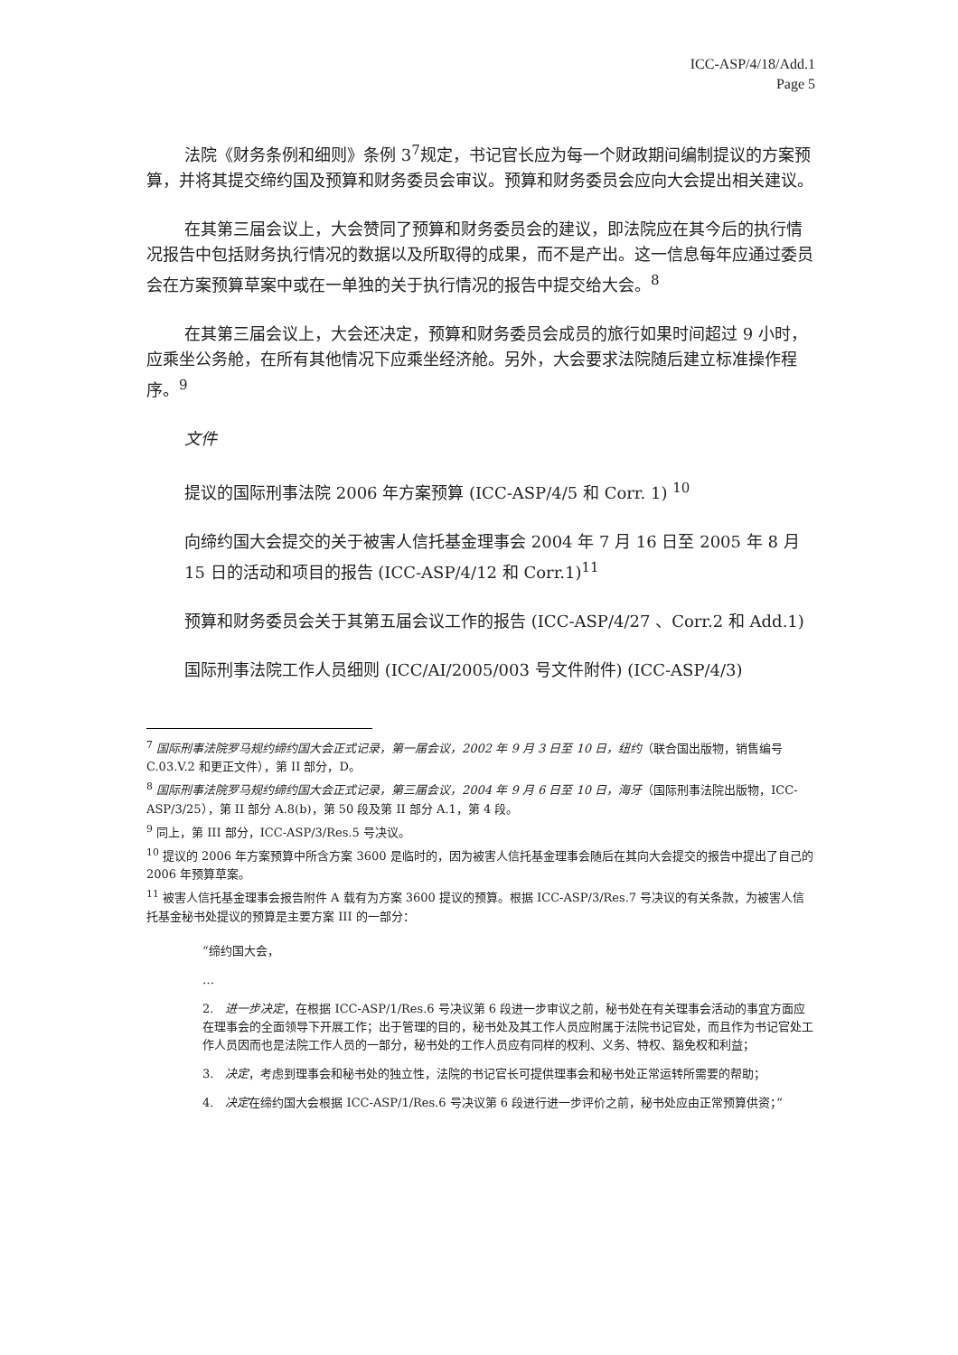ICC-ASP/4/18/Add.1
Page 5
法院《财务条例和细则》条例 3<sup>7</sup>规定，书记官长应为每一个财政期间编制提议的方案预算，并将其提交缔约国及预算和财务委员会审议。预算和财务委员会应向大会提出相关建议。
在其第三届会议上，大会赞同了预算和财务委员会的建议，即法院应在其今后的执行情况报告中包括财务执行情况的数据以及所取得的成果，而不是产出。这一信息每年应通过委员会在方案预算草案中或在一单独的关于执行情况的报告中提交给大会。<sup>8</sup>
在其第三届会议上，大会还决定，预算和财务委员会成员的旅行如果时间超过 9 小时，应乘坐公务舱，在所有其他情况下应乘坐经济舱。另外，大会要求法院随后建立标准操作程序。<sup>9</sup>
文件
提议的国际刑事法院 2006 年方案预算 (ICC-ASP/4/5 和 Corr. 1) <sup>10</sup>
向缔约国大会提交的关于被害人信托基金理事会 2004 年 7 月 16 日至 2005 年 8 月 15 日的活动和项目的报告 (ICC-ASP/4/12 和 Corr.1)<sup>11</sup>
预算和财务委员会关于其第五届会议工作的报告 (ICC-ASP/4/27 、Corr.2 和 Add.1)
国际刑事法院工作人员细则 (ICC/AI/2005/003 号文件附件) (ICC-ASP/4/3)
<sup>7</sup> 国际刑事法院罗马规约缔约国大会正式记录，第一届会议，2002 年 9 月 3 日至 10 日，纽约（联合国出版物，销售编号 C.03.V.2 和更正文件），第 II 部分，D。
<sup>8</sup> 国际刑事法院罗马规约缔约国大会正式记录，第三届会议，2004 年 9 月 6 日至 10 日，海牙（国际刑事法院出版物，ICC-ASP/3/25），第 II 部分 A.8(b)，第 50 段及第 II 部分 A.1，第 4 段。
<sup>9</sup> 同上，第 III 部分，ICC-ASP/3/Res.5 号决议。
<sup>10</sup> 提议的 2006 年方案预算中所含方案 3600 是临时的，因为被害人信托基金理事会随后在其向大会提交的报告中提出了自己的 2006 年预算草案。
<sup>11</sup> 被害人信托基金理事会报告附件 A 载有为方案 3600 提议的预算。根据 ICC-ASP/3/Res.7 号决议的有关条款，为被害人信托基金秘书处提议的预算是主要方案 III 的一部分：
“缔约国大会，
…
2.　进一步决定，在根据 ICC-ASP/1/Res.6 号决议第 6 段进一步审议之前，秘书处在有关理事会活动的事宜方面应在理事会的全面领导下开展工作；出于管理的目的，秘书处及其工作人员应附属于法院书记官处，而且作为书记官处工作人员因而也是法院工作人员的一部分，秘书处的工作人员应有同样的权利、义务、特权、豁免权和利益；
3.　决定，考虑到理事会和秘书处的独立性，法院的书记官长可提供理事会和秘书处正常运转所需要的帮助；
4.　决定在缔约国大会根据 ICC-ASP/1/Res.6 号决议第 6 段进行进一步评价之前，秘书处应由正常预算供资；”